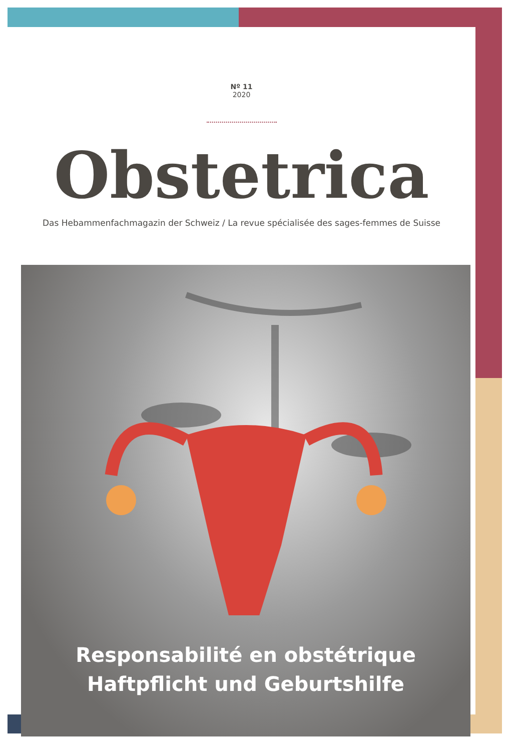Nº 11
2020
Obstetrica
Das Hebammenfachmagazin der Schweiz / La revue spécialisée des sages-femmes de Suisse
Responsabilité en obstétrique
Haftpflicht und Geburtshilfe